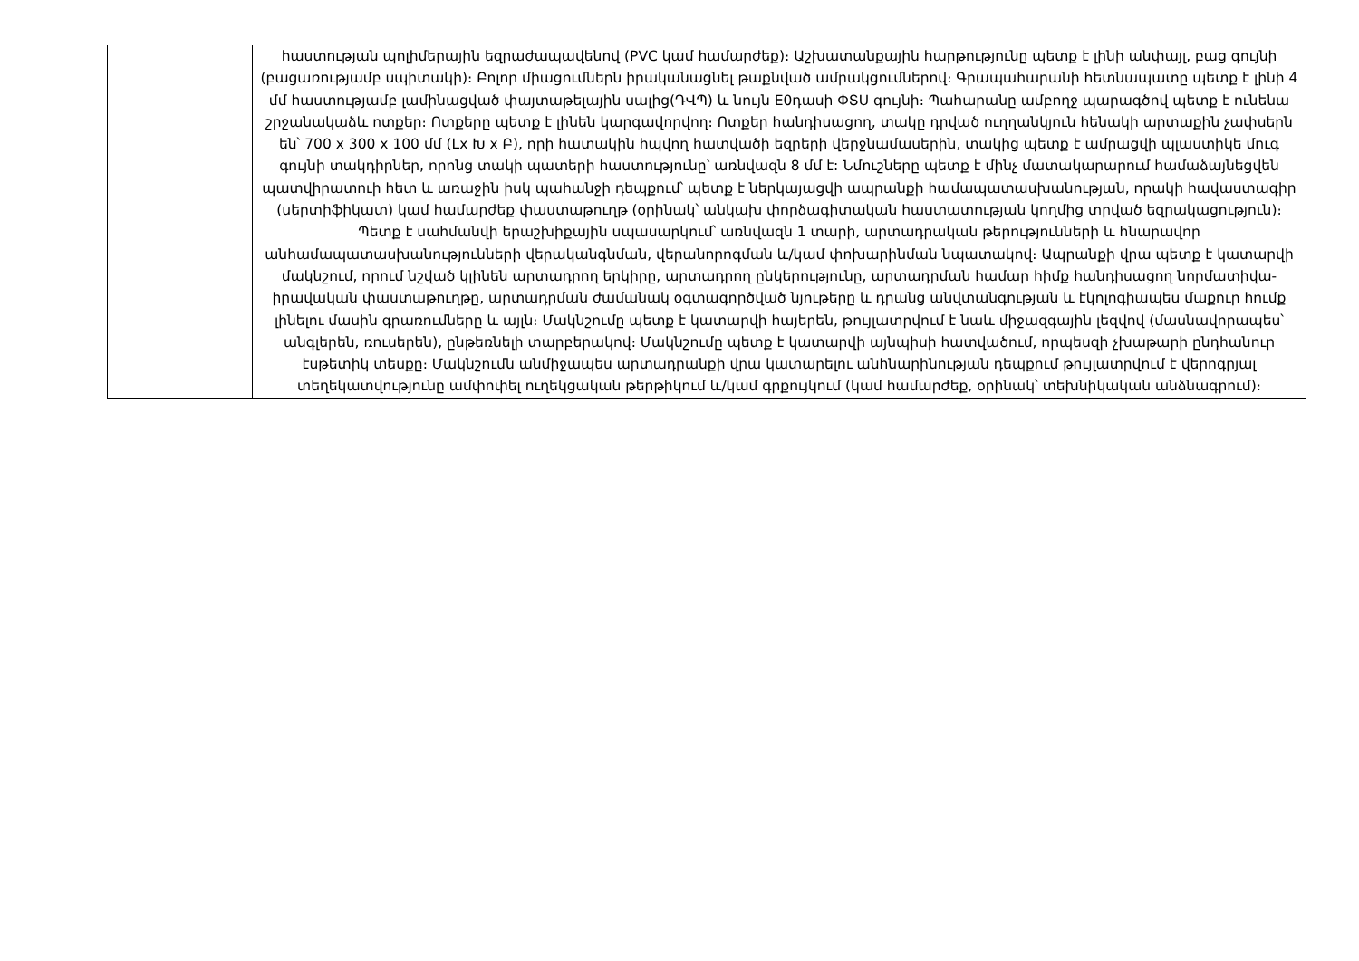| | հաստության պոլիմերային եզրաժապավենով (PVC կամ համարժեք)։ Աշխատանքային հարթությունը պետք է լինի անփայլ, բաց գույնի (բացառությամբ սպիտակի)։ Բոլոր միացումներն իրականացնել թաքնված ամրակցումներով։ Գրապահարանի հետնապատը պետք է լինի 4 մմ հաստությամբ լամինացված փայտաթելային սալից(ԴՎՊ) և նույն E0դասի ՓՏՍ գույնի։ Պահարանը ամբողջ պարագծով պետք է ունենա շրջանակաձև ոտքեր։ Ոտքերը պետք է լինեն կարգավորվող։ Ոտքեր հանդիսացող, տակը դրված ուղղանկյուն հենակի արտաքին չափսերն են՝ 700 x 300 x 100 մմ (Lx Խ x Բ), որի հատակին հպվող հատվածի եզրերի վերջնամասերին, տակից պետք է ամրացվի պլաստիկե մուգ գույնի տակդիրներ, որոնց տակի պատերի հաստությունը՝ առնվազն 8 մմ է: Նմուշները պետք է մինչ մատակարարում համաձայնեցվեն պատվիրատուի հետ և առաջին իսկ պահանջի դեպքում՝ պետք է ներկայացվի ապրանքի համապատասխանության, որակի հավաստագիր (սերտիֆիկատ) կամ համարժեք փաստաթուղթ (օրինակ՝ անկախ փորձագիտական հաստատության կողմից տրված եզրակացություն)։ Պետք է սահմանվի երաշխիքային սպասարկում՝ առնվազն 1 տարի, արտադրական թերությունների և հնարավոր անհամապատասխանությունների վերականգնման, վերանորոգման և/կամ փոխարինման նպատակով։ Ապրանքի վրա պետք է կատարվի մակնշում, որում նշված կլինեն արտադրող երկիրը, արտադրող ընկերությունը, արտադրման համար հիմք հանդիսացող նորմատիվա-իրավական փաստաթուղթը, արտադրման ժամանակ օգտագործված նյութերը և դրանց անվտանգության և էկոլոգիապես մաքուր հումք լինելու մասին գրառումները և այլն։ Մակնշումը պետք է կատարվի հայերեն, թույլատրվում է նաև միջազգային լեզվով (մասնավորապես՝ անգլերեն, ռուսերեն), ընթեռնելի տարբերակով։ Մակնշումը պետք է կատարվի այնպիսի հատվածում, որպեսզի չխաթարի ընդհանուր էսթետիկ տեսքը։ Մակնշումն անմիջապես արտադրանքի վրա կատարելու անհնարինության դեպքում թույլատրվում է վերոգրյալ տեղեկատվությունը ամփոփել ուղեկցական թերթիկում և/կամ գրքույկում (կամ համարժեք, օրինակ՝ տեխնիկական անձնագրում)։ |